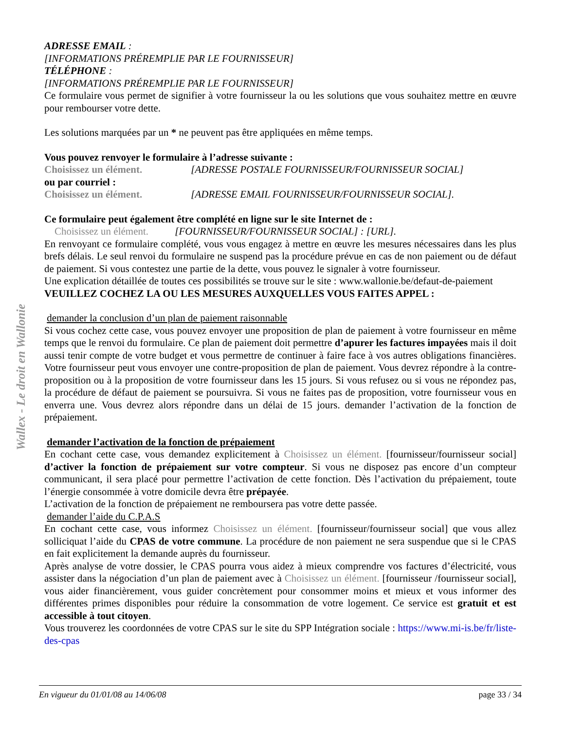Wallex - Le droit en Wallonie
ADRESSE EMAIL :
[INFORMATIONS PRÉREMPLIE PAR LE FOURNISSEUR]
TÉLÉPHONE :
[INFORMATIONS PRÉREMPLIE PAR LE FOURNISSEUR]
Ce formulaire vous permet de signifier à votre fournisseur la ou les solutions que vous souhaitez mettre en œuvre pour rembourser votre dette.
Les solutions marquées par un * ne peuvent pas être appliquées en même temps.
Vous pouvez renvoyer le formulaire à l’adresse suivante :
Choisissez un élément. [ADRESSE POSTALE FOURNISSEUR/FOURNISSEUR SOCIAL]
ou par courriel :
Choisissez un élément. [ADRESSE EMAIL FOURNISSEUR/FOURNISSEUR SOCIAL].
Ce formulaire peut également être complété en ligne sur le site Internet de :
Choisissez un élément. [FOURNISSEUR/FOURNISSEUR SOCIAL] : [URL].
En renvoyant ce formulaire complété, vous vous engagez à mettre en œuvre les mesures nécessaires dans les plus brefs délais. Le seul renvoi du formulaire ne suspend pas la procédure prévue en cas de non paiement ou de défaut de paiement. Si vous contestez une partie de la dette, vous pouvez le signaler à votre fournisseur.
Une explication détaillée de toutes ces possibilités se trouve sur le site : www.wallonie.be/defaut-de-paiement
VEUILLEZ COCHEZ LA OU LES MESURES AUXQUELLES VOUS FAITES APPEL :
demander la conclusion d’un plan de paiement raisonnable
Si vous cochez cette case, vous pouvez envoyer une proposition de plan de paiement à votre fournisseur en même temps que le renvoi du formulaire. Ce plan de paiement doit permettre d’apurer les factures impayées mais il doit aussi tenir compte de votre budget et vous permettre de continuer à faire face à vos autres obligations financières. Votre fournisseur peut vous envoyer une contre-proposition de plan de paiement. Vous devrez répondre à la contre-proposition ou à la proposition de votre fournisseur dans les 15 jours. Si vous refusez ou si vous ne répondez pas, la procédure de défaut de paiement se poursuivra. Si vous ne faites pas de proposition, votre fournisseur vous en enverra une. Vous devrez alors répondre dans un délai de 15 jours. demander l’activation de la fonction de prépaiement.
demander l’activation de la fonction de prépaiement
En cochant cette case, vous demandez explicitement à Choisissez un élément. [fournisseur/fournisseur social] d’activer la fonction de prépaiement sur votre compteur. Si vous ne disposez pas encore d’un compteur communicant, il sera placé pour permettre l’activation de cette fonction. Dès l’activation du prépaiement, toute l’énergie consommée à votre domicile devra être prépayée.
L’activation de la fonction de prépaiement ne remboursera pas votre dette passée.
demander l’aide du C.P.A.S
En cochant cette case, vous informez Choisissez un élément. [fournisseur/fournisseur social] que vous allez solliciquat l’aide du CPAS de votre commune. La procédure de non paiement ne sera suspendue que si le CPAS en fait explicitement la demande auprès du fournisseur.
Après analyse de votre dossier, le CPAS pourra vous aidez à mieux comprendre vos factures d’électricité, vous assister dans la négociation d’un plan de paiement avec à Choisissez un élément. [fournisseur /fournisseur social], vous aider financièrement, vous guider concrètement pour consommer moins et mieux et vous informer des différentes primes disponibles pour réduire la consommation de votre logement. Ce service est gratuit et est accessible à tout citoyen.
Vous trouverez les coordonnées de votre CPAS sur le site du SPP Intégration sociale : https://www.mi-is.be/fr/liste-des-cpas
En vigueur du 01/01/08 au 14/06/08 page 33 / 34